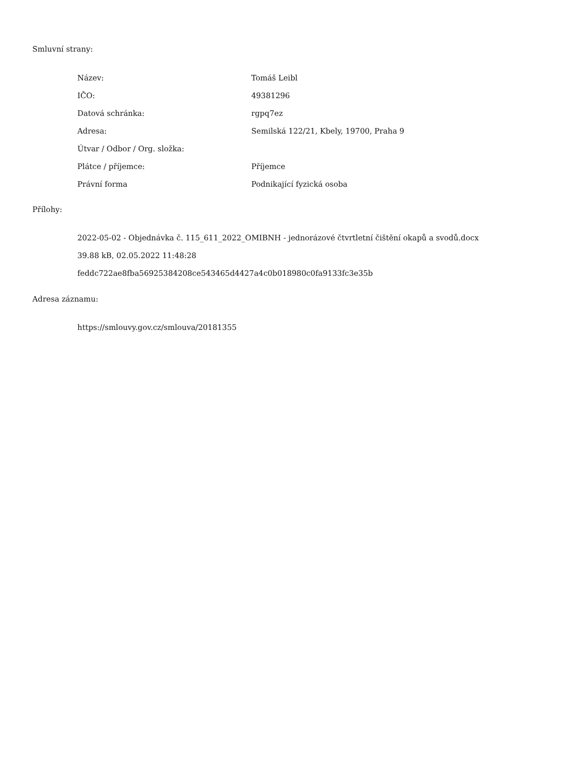Smluvní strany:
| Název: | Tomáš Leibl |
| IČO: | 49381296 |
| Datová schránka: | rgpq7ez |
| Adresa: | Semilská 122/21, Kbely, 19700, Praha 9 |
| Útvar / Odbor / Org. složka: | |
| Plátce / příjemce: | Příjemce |
| Právní forma | Podnikající fyzická osoba |
Přílohy:
2022-05-02 - Objednávka č. 115_611_2022_OMIBNH - jednorázové čtvrtletní čištění okapů a svodů.docx
39.88 kB, 02.05.2022 11:48:28
feddc722ae8fba56925384208ce543465d4427a4c0b018980c0fa9133fc3e35b
Adresa záznamu:
https://smlouvy.gov.cz/smlouva/20181355